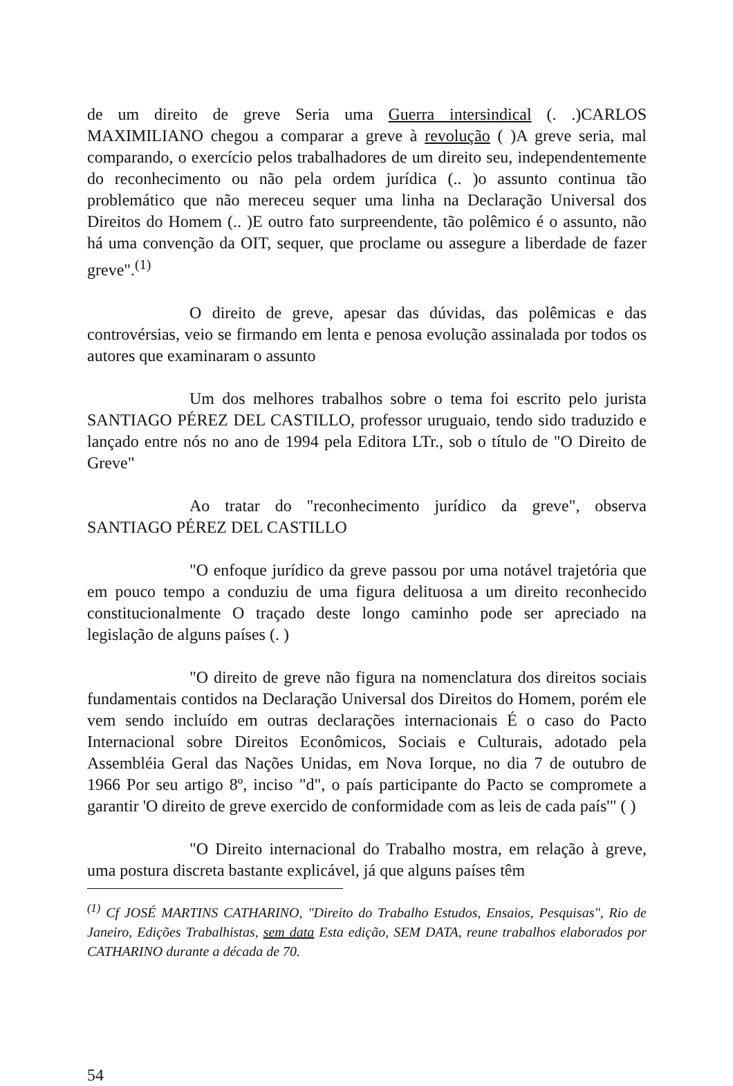de um direito de greve Seria uma Guerra intersindical (. .)CARLOS MAXIMILIANO chegou a comparar a greve à revolução ( )A greve seria, mal comparando, o exercício pelos trabalhadores de um direito seu, independentemente do reconhecimento ou não pela ordem jurídica (.. )o assunto continua tão problemático que não mereceu sequer uma linha na Declaração Universal dos Direitos do Homem (.. )E outro fato surpreendente, tão polêmico é o assunto, não há uma convenção da OIT, sequer, que proclame ou assegure a liberdade de fazer greve".<sup>(1)</sup>
O direito de greve, apesar das dúvidas, das polêmicas e das controvérsias, veio se firmando em lenta e penosa evolução assinalada por todos os autores que examinaram o assunto
Um dos melhores trabalhos sobre o tema foi escrito pelo jurista SANTIAGO PÉREZ DEL CASTILLO, professor uruguaio, tendo sido traduzido e lançado entre nós no ano de 1994 pela Editora LTr., sob o título de "O Direito de Greve"
Ao tratar do "reconhecimento jurídico da greve", observa SANTIAGO PÉREZ DEL CASTILLO
"O enfoque jurídico da greve passou por uma notável trajetória que em pouco tempo a conduziu de uma figura delituosa a um direito reconhecido constitucionalmente O traçado deste longo caminho pode ser apreciado na legislação de alguns países (. )
"O direito de greve não figura na nomenclatura dos direitos sociais fundamentais contidos na Declaração Universal dos Direitos do Homem, porém ele vem sendo incluído em outras declarações internacionais É o caso do Pacto Internacional sobre Direitos Econômicos, Sociais e Culturais, adotado pela Assembléia Geral das Nações Unidas, em Nova Iorque, no dia 7 de outubro de 1966 Por seu artigo 8º, inciso "d", o país participante do Pacto se compromete a garantir 'O direito de greve exercido de conformidade com as leis de cada país'" ( )
"O Direito internacional do Trabalho mostra, em relação à greve, uma postura discreta bastante explicável, já que alguns países têm
<sup>(1)</sup> Cf JOSÉ MARTINS CATHARINO, "Direito do Trabalho Estudos, Ensaios, Pesquisas", Rio de Janeiro, Edições Trabalhistas, sem data Esta edição, SEM DATA, reune trabalhos elaborados por CATHARINO durante a década de 70.
54